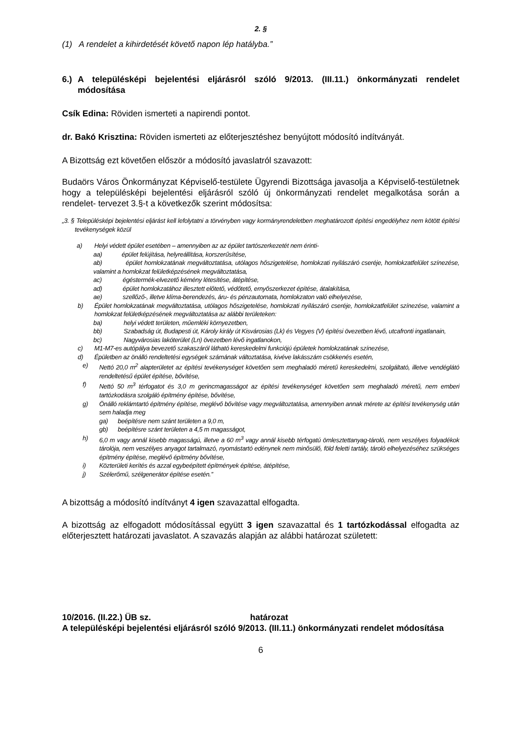2. §
(1) A rendelet a kihirdetését követő napon lép hatályba.”
6.) A településképi bejelentési eljárásról szóló 9/2013. (III.11.) önkormányzati rendelet módosítása
Csík Edina: Röviden ismerteti a napirendi pontot.
dr. Bakó Krisztina: Röviden ismerteti az előterjesztéshez benyújtott módosító indítványát.
A Bizottság ezt követően először a módosító javaslatról szavazott:
Budaörs Város Önkormányzat Képviselő-testülete Ügyrendi Bizottsága javasolja a Képviselő-testületnek hogy a településképi bejelentési eljárásról szóló új önkormányzati rendelet megalkotása során a rendelet- tervezet 3.§-t a következők szerint módosítsa:
„3. § Településképi bejelentési eljárást kell lefolytatni a törvényben vagy kormányrendeletben meghatározott építési engedélyhez nem kötött építési tevékenységek közül
a) Helyi védett épület esetében – amennyiben az az épület tartószerkezetét nem érinti-
aa) épület felújítása, helyreállítása, korszerűsítése,
ab) épület homlokzatának megváltoztatása, utólagos hőszigetelése, homlokzati nyílászáró cseréje, homlokzatfelület színezése, valamint a homlokzat felületképzésének megváltoztatása,
ac) égéstermék-elvezető kémény létesítése, átépítése,
ad) épület homlokzatához illesztett előtető, védőtető, ernyőszerkezet építése, átalakítása,
ae) szellőző-, illetve klíma-berendezés, áru- és pénzautomata, homlokzaton való elhelyezése,
b) Épület homlokzatának megváltoztatása, utólagos hőszigetelése, homlokzati nyílászáró cseréje, homlokzatfelület színezése, valamint a homlokzat felületképzésének megváltoztatása az alábbi területeken:
ba) helyi védett területen, műemléki környezetben,
bb) Szabadság út, Budapesti út, Károly király út Kisvárosias (Lk) és Vegyes (V) építési övezetben lévő, utcafronti ingatlanain,
bc) Nagyvárosias lakóterület (Ln) övezetben lévő ingatlanokon,
c) M1-M7-es autópálya bevezető szakaszáról látható kereskedelmi funkciójú épületek homlokzatának színezése,
d) Épületben az önálló rendeltetési egységek számának változtatása, kivéve lakásszám csökkenés esetén,
e) Nettó 20,0 m<sup>2</sup> alapterületet az építési tevékenységet követően sem meghaladó méretű kereskedelmi, szolgáltató, illetve vendéglátó rendeltetésű épület építése, bővítése,
f) Nettó 50 m<sup>3</sup> térfogatot és 3,0 m gerincmagasságot az építési tevékenységet követően sem meghaladó méretű, nem emberi tartózkodásra szolgáló építmény építése, bővítése,
g) Önálló reklámtartó építmény építése, meglévő bővítése vagy megváltoztatása, amennyiben annak mérete az építési tevékenység után sem haladja meg
ga) beépítésre nem szánt területen a 9,0 m,
gb) beépítésre szánt területen a 4,5 m magasságot,
h) 6,0 m vagy annál kisebb magasságú, illetve a 60 m<sup>3</sup> vagy annál kisebb térfogatú ömlesztettanyag-tároló, nem veszélyes folyadékok tárolója, nem veszélyes anyagot tartalmazó, nyomástartó edénynek nem minősülő, föld feletti tartály, tároló elhelyezéséhez szükséges építmény építése, meglévő építmény bővítése,
i) Közterületi kerítés és azzal egybeépített építmények építése, átépítése,
j) Szélerőmű, szélgenerátor építése esetén.”
A bizottság a módosító indítványt 4 igen szavazattal elfogadta.
A bizottság az elfogadott módosítással együtt 3 igen szavazattal és 1 tartózkodással elfogadta az előterjesztett határozati javaslatot. A szavazás alapján az alábbi határozat született:
10/2016. (II.22.) ÜB sz. határozat
A településképi bejelentési eljárásról szóló 9/2013. (III.11.) önkormányzati rendelet módosítása
6